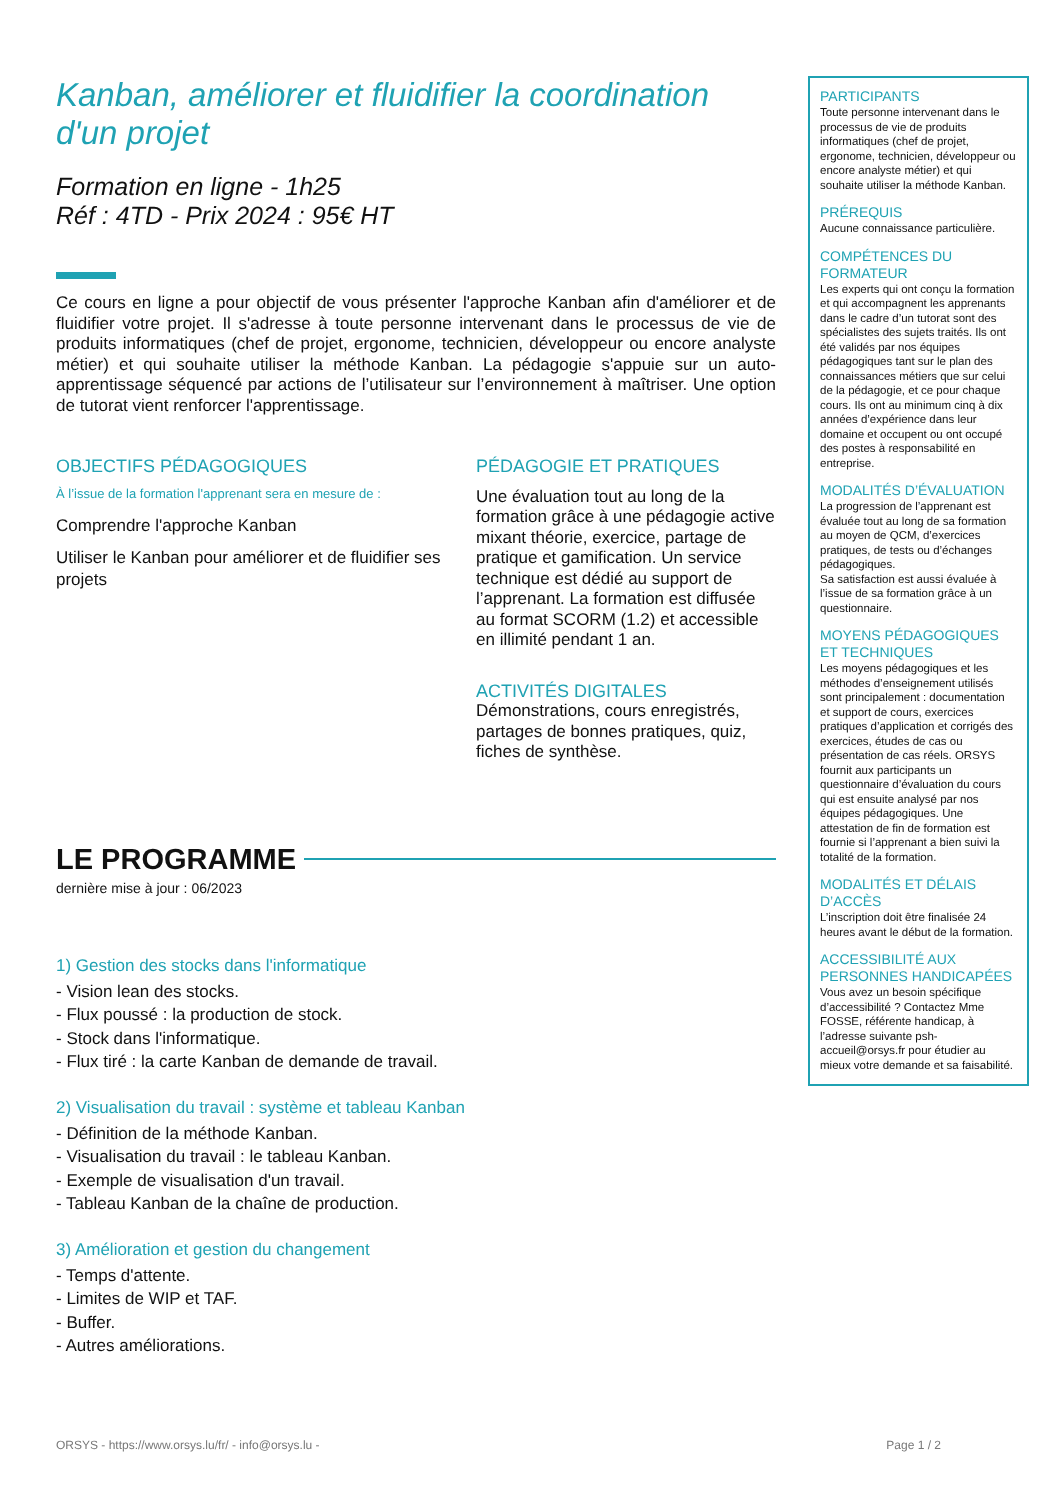Kanban, améliorer et fluidifier la coordination d'un projet
Formation en ligne - 1h25
Réf : 4TD - Prix 2024 : 95€ HT
Ce cours en ligne a pour objectif de vous présenter l'approche Kanban afin d'améliorer et de fluidifier votre projet. Il s'adresse à toute personne intervenant dans le processus de vie de produits informatiques (chef de projet, ergonome, technicien, développeur ou encore analyste métier) et qui souhaite utiliser la méthode Kanban. La pédagogie s'appuie sur un auto-apprentissage séquencé par actions de l’utilisateur sur l’environnement à maîtriser. Une option de tutorat vient renforcer l'apprentissage.
OBJECTIFS PÉDAGOGIQUES
À l’issue de la formation l'apprenant sera en mesure de :
Comprendre l'approche Kanban
Utiliser le Kanban pour améliorer et de fluidifier ses projets
PÉDAGOGIE ET PRATIQUES
Une évaluation tout au long de la formation grâce à une pédagogie active mixant théorie, exercice, partage de pratique et gamification. Un service technique est dédié au support de l’apprenant. La formation est diffusée au format SCORM (1.2) et accessible en illimité pendant 1 an.
ACTIVITÉS DIGITALES
Démonstrations, cours enregistrés, partages de bonnes pratiques, quiz, fiches de synthèse.
LE PROGRAMME
dernière mise à jour : 06/2023
1) Gestion des stocks dans l'informatique
- Vision lean des stocks.
- Flux poussé : la production de stock.
- Stock dans l'informatique.
- Flux tiré : la carte Kanban de demande de travail.
2) Visualisation du travail : système et tableau Kanban
- Définition de la méthode Kanban.
- Visualisation du travail : le tableau Kanban.
- Exemple de visualisation d'un travail.
- Tableau Kanban de la chaîne de production.
3) Amélioration et gestion du changement
- Temps d'attente.
- Limites de WIP et TAF.
- Buffer.
- Autres améliorations.
PARTICIPANTS
Toute personne intervenant dans le processus de vie de produits informatiques (chef de projet, ergonome, technicien, développeur ou encore analyste métier) et qui souhaite utiliser la méthode Kanban.
PRÉREQUIS
Aucune connaissance particulière.
COMPÉTENCES DU FORMATEUR
Les experts qui ont conçu la formation et qui accompagnent les apprenants dans le cadre d’un tutorat sont des spécialistes des sujets traités. Ils ont été validés par nos équipes pédagogiques tant sur le plan des connaissances métiers que sur celui de la pédagogie, et ce pour chaque cours. Ils ont au minimum cinq à dix années d’expérience dans leur domaine et occupent ou ont occupé des postes à responsabilité en entreprise.
MODALITÉS D’ÉVALUATION
La progression de l’apprenant est évaluée tout au long de sa formation au moyen de QCM, d’exercices pratiques, de tests ou d’échanges pédagogiques.
Sa satisfaction est aussi évaluée à l’issue de sa formation grâce à un questionnaire.
MOYENS PÉDAGOGIQUES ET TECHNIQUES
Les moyens pédagogiques et les méthodes d’enseignement utilisés sont principalement : documentation et support de cours, exercices pratiques d’application et corrigés des exercices, études de cas ou présentation de cas réels. ORSYS fournit aux participants un questionnaire d’évaluation du cours qui est ensuite analysé par nos équipes pédagogiques. Une attestation de fin de formation est fournie si l’apprenant a bien suivi la totalité de la formation.
MODALITÉS ET DÉLAIS D’ACCÈS
L’inscription doit être finalisée 24 heures avant le début de la formation.
ACCESSIBILITÉ AUX PERSONNES HANDICAPÉES
Vous avez un besoin spécifique d’accessibilité ? Contactez Mme FOSSE, référente handicap, à l’adresse suivante psh-accueil@orsys.fr pour étudier au mieux votre demande et sa faisabilité.
ORSYS - https://www.orsys.lu/fr/ - info@orsys.lu - Page 1 / 2